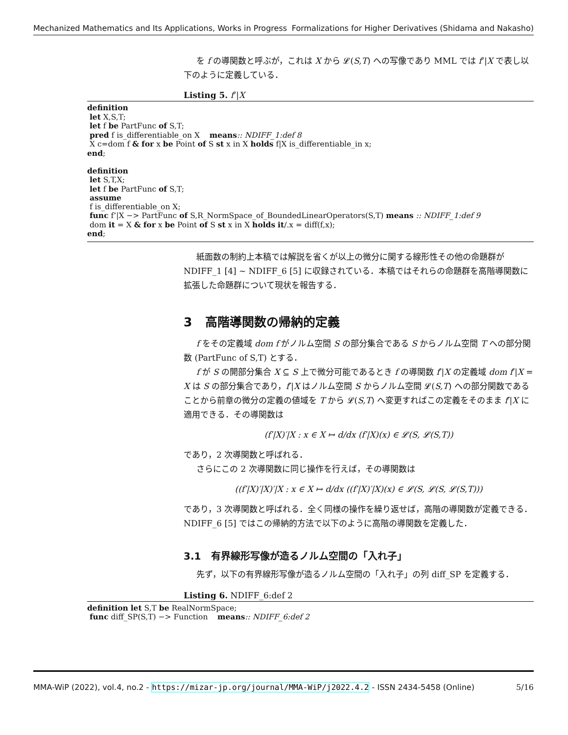Mechanized Mathematics and Its Applications, Works in Progress Formalizations for Higher Derivatives (Shidama and Nakasho)
を f の導関数と呼ぶが，これは X から 𝓛(S,T) への写像であり MML では f‘|X で表し以下のように定義している．
Listing 5. f‘|X
definition
let X,S,T;
let f be PartFunc of S,T;
pred f is_differentiable_on X means:: NDIFF_1:def 8
X c=dom f & for x be Point of S st x in X holds f|X is_differentiable_in x;
end;
definition
let S,T,X;
let f be PartFunc of S,T;
assume
f is_differentiable_on X;
func f‘|X −> PartFunc of S,R_NormSpace_of_BoundedLinearOperators(S,T) means :: NDIFF_1:def 9
dom it = X & for x be Point of S st x in X holds it/.x = diff(f,x);
end;
紙面数の制約上本稿では解説を省くが以上の微分に関する線形性その他の命題群が NDIFF_1 [4] ∼ NDIFF_6 [5] に収録されている．本稿ではそれらの命題群を高階導関数に拡張した命題群について現状を報告する．
3 高階導関数の帰納的定義
f をその定義域 dom f がノルム空間 S の部分集合である S からノルム空間 T への部分関数 (PartFunc of S,T) とする．
f が S の開部分集合 X ⊆ S 上で微分可能であるとき f の導関数 f′|X の定義域 dom f′|X = X は S の部分集合であり，f′|X はノルム空間 S からノルム空間 𝓛(S,T) への部分関数であることから前章の微分の定義の値域を T から 𝓛(S,T) へ変更すればこの定義をそのまま f′|X に適用できる．その導関数は
(f′|X)′|X : x ∈ X ↦ d/dx (f′|X)(x) ∈ 𝓛(S, 𝓛(S,T))
であり，2 次導関数と呼ばれる．
さらにこの 2 次導関数に同じ操作を行えば，その導関数は
((f′|X)′|X)′|X : x ∈ X ↦ d/dx ((f′|X)′|X)(x) ∈ 𝓛(S, 𝓛(S, 𝓛(S,T)))
であり，3 次導関数と呼ばれる．全く同様の操作を繰り返せば，高階の導関数が定義できる．NDIFF_6 [5] ではこの帰納的方法で以下のように高階の導関数を定義した．
3.1 有界線形写像が造るノルム空間の「入れ子」
先ず，以下の有界線形写像が造るノルム空間の「入れ子」の列 diff_SP を定義する．
Listing 6. NDIFF_6:def 2
definition let S,T be RealNormSpace;
func diff_SP(S,T) −> Function means:: NDIFF_6:def 2
MMA-WiP (2022), vol.4, no.2 - https://mizar-jp.org/journal/MMA-WiP/j2022.4.2 - ISSN 2434-5458 (Online) 5/16